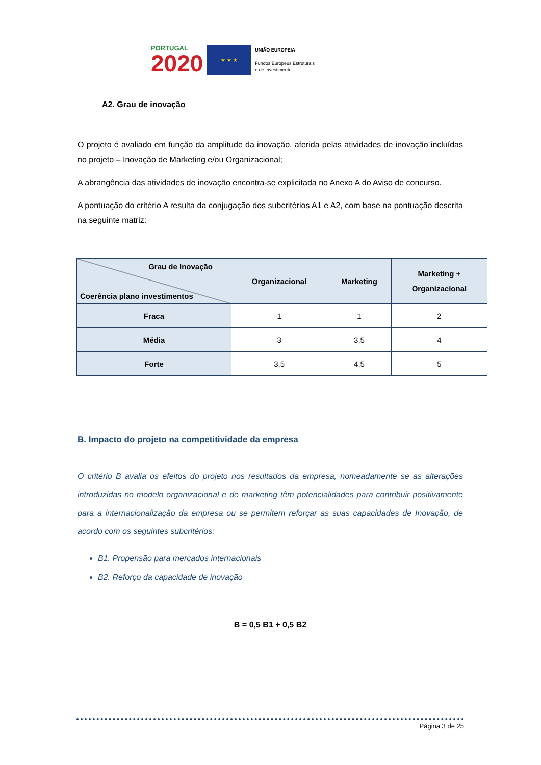PORTUGAL
2020
★ ★ ★
UNIÃO EUROPEIA
Fundos Europeus Estruturais
e de Investimento
A2. Grau de inovação
O projeto é avaliado em função da amplitude da inovação, aferida pelas atividades de inovação incluídas no projeto – Inovação de Marketing e/ou Organizacional;
A abrangência das atividades de inovação encontra-se explicitada no Anexo A do Aviso de concurso.
A pontuação do critério A resulta da conjugação dos subcritérios A1 e A2, com base na pontuação descrita na seguinte matriz:
| Grau de Inovação Coerência plano investimentos | Organizacional | Marketing | Marketing + Organizacional |
| --- | --- | --- | --- |
| Fraca | 1 | 1 | 2 |
| Média | 3 | 3,5 | 4 |
| Forte | 3,5 | 4,5 | 5 |
B. Impacto do projeto na competitividade da empresa
O critério B avalia os efeitos do projeto nos resultados da empresa, nomeadamente se as alterações introduzidas no modelo organizacional e de marketing têm potencialidades para contribuir positivamente para a internacionalização da empresa ou se permitem reforçar as suas capacidades de Inovação, de acordo com os seguintes subcritérios:
B1. Propensão para mercados internacionais
B2. Reforço da capacidade de inovação
B = 0,5 B1 + 0,5 B2
Página 3 de 25